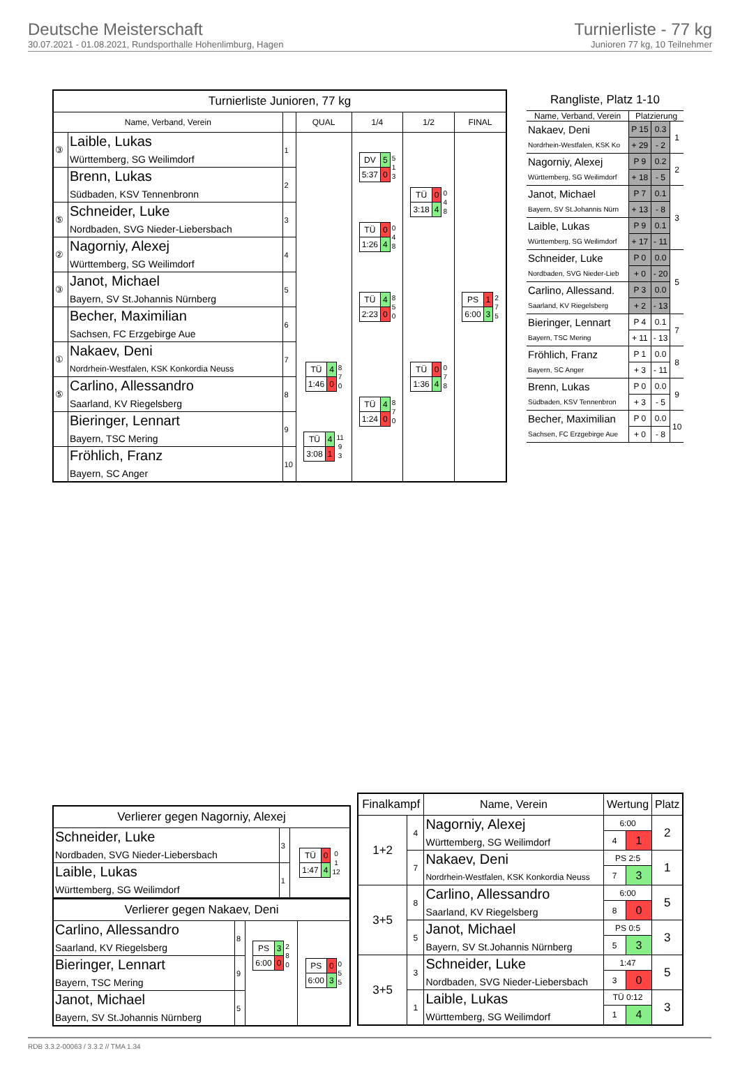Deutsche Meisterschaft
30.07.2021 - 01.08.2021, Rundsporthalle Hohenlimburg, Hagen
Turnierliste - 77 kg
Junioren 77 kg, 10 Teilnehmer
| Turnierliste Junioren, 77 kg | | | | | | |
| Name, Verband, Verein | | | QUAL | 1/4 | 1/2 | FINAL |
| ③ | Laible, Lukas Württemberg, SG Weilimdorf | 1 | | / DV / 5 / / 5:37 / 0 / 5 1 3 | / TÜ / 0 / / 3:18 / 4 / 0 4 8 | / PS / 1 / / 6:00 / 3 / 2 7 5 |
| | Brenn, Lukas Südbaden, KSV Tennenbronn | 2 | | | | |
| ⑤ | Schneider, Luke Nordbaden, SVG Nieder-Liebersbach | 3 | | / TÜ / 0 / / 1:26 / 4 / 0 4 8 | | |
| ② | Nagorniy, Alexej Württemberg, SG Weilimdorf | 4 | | | | |
| ③ | Janot, Michael Bayern, SV St.Johannis Nürnberg | 5 | | / TÜ / 4 / / 2:23 / 0 / 8 5 0 | / TÜ / 0 / / 1:36 / 4 / 0 7 8 | |
| | Becher, Maximilian Sachsen, FC Erzgebirge Aue | 6 | | | | |
| ① | Nakaev, Deni Nordrhein-Westfalen, KSK Konkordia Neuss | 7 | / TÜ / 4 / / 1:46 / 0 / 8 7 0 | / TÜ / 4 / / 1:24 / 0 / 8 7 0 | | |
| ⑤ | Carlino, Allessandro Saarland, KV Riegelsberg | 8 | | | | |
| | Bieringer, Lennart Bayern, TSC Mering | 9 | / TÜ / 4 / / 3:08 / 1 / 11 9 3 | | | |
| | Fröhlich, Franz Bayern, SC Anger | 10 | | | | |
| Rangliste, Platz 1-10 | | | |
| Name, Verband, Verein | Platzierung | | |
| Nakaev, Deni Nordrhein-Westfalen, KSK Ko | P 15 | 0.3 | 1 |
| | + 29 | - 2 | |
| Nagorniy, Alexej Württemberg, SG Weilimdorf | P 9 | 0.2 | 2 |
| | + 18 | - 5 | |
| Janot, Michael Bayern, SV St.Johannis Nürn | P 7 | 0.1 | 3 |
| | + 13 | - 8 | |
| Laible, Lukas Württemberg, SG Weilimdorf | P 9 | 0.1 | |
| | + 17 | - 11 | |
| Schneider, Luke Nordbaden, SVG Nieder-Lieb | P 0 | 0.0 | 5 |
| | + 0 | - 20 | |
| Carlino, Allessand. Saarland, KV Riegelsberg | P 3 | 0.0 | |
| | + 2 | - 13 | |
| Bieringer, Lennart Bayern, TSC Mering | P 4 | 0.1 | 7 |
| | + 11 | - 13 | |
| Fröhlich, Franz Bayern, SC Anger | P 1 | 0.0 | 8 |
| | + 3 | - 11 | |
| Brenn, Lukas Südbaden, KSV Tennenbron | P 0 | 0.0 | 9 |
| | + 3 | - 5 | |
| Becher, Maximilian Sachsen, FC Erzgebirge Aue | P 0 | 0.0 | 10 |
| | + 0 | - 8 | |
| Verlierer gegen Nagorniy, Alexej | | |
| Schneider, Luke Nordbaden, SVG Nieder-Liebersbach | 3 | / TÜ / 0 / / 1:47 / 4 / 0 1 12 |
| Laible, Lukas Württemberg, SG Weilimdorf | 1 | |
| Verlierer gegen Nakaev, Deni | | | |
| Carlino, Allessandro Saarland, KV Riegelsberg | 8 | / PS / 3 / / 6:00 / 0 / 2 8 0 | / PS / 0 / / 6:00 / 3 / 0 5 5 |
| Bieringer, Lennart Bayern, TSC Mering | 9 | | |
| Janot, Michael Bayern, SV St.Johannis Nürnberg | 5 | | |
| Finalkampf | | Name, Verein | Wertung | | Platz |
| --- | --- | --- | --- | --- | --- |
| 1+2 | 4 | Nagorniy, Alexej Württemberg, SG Weilimdorf | 6:00 | | 2 |
| | | | 4 | 1 | |
| | 7 | Nakaev, Deni Nordrhein-Westfalen, KSK Konkordia Neuss | PS 2:5 | | 1 |
| | | | 7 | 3 | |
| 3+5 | 8 | Carlino, Allessandro Saarland, KV Riegelsberg | 6:00 | | 5 |
| | | | 8 | 0 | |
| | 5 | Janot, Michael Bayern, SV St.Johannis Nürnberg | PS 0:5 | | 3 |
| | | | 5 | 3 | |
| 3+5 | 3 | Schneider, Luke Nordbaden, SVG Nieder-Liebersbach | 1:47 | | 5 |
| | | | 3 | 0 | |
| | 1 | Laible, Lukas Württemberg, SG Weilimdorf | TÜ 0:12 | | 3 |
| | | | 1 | 4 | |
RDB 3.3.2-00063 / 3.3.2 // TMA 1.34